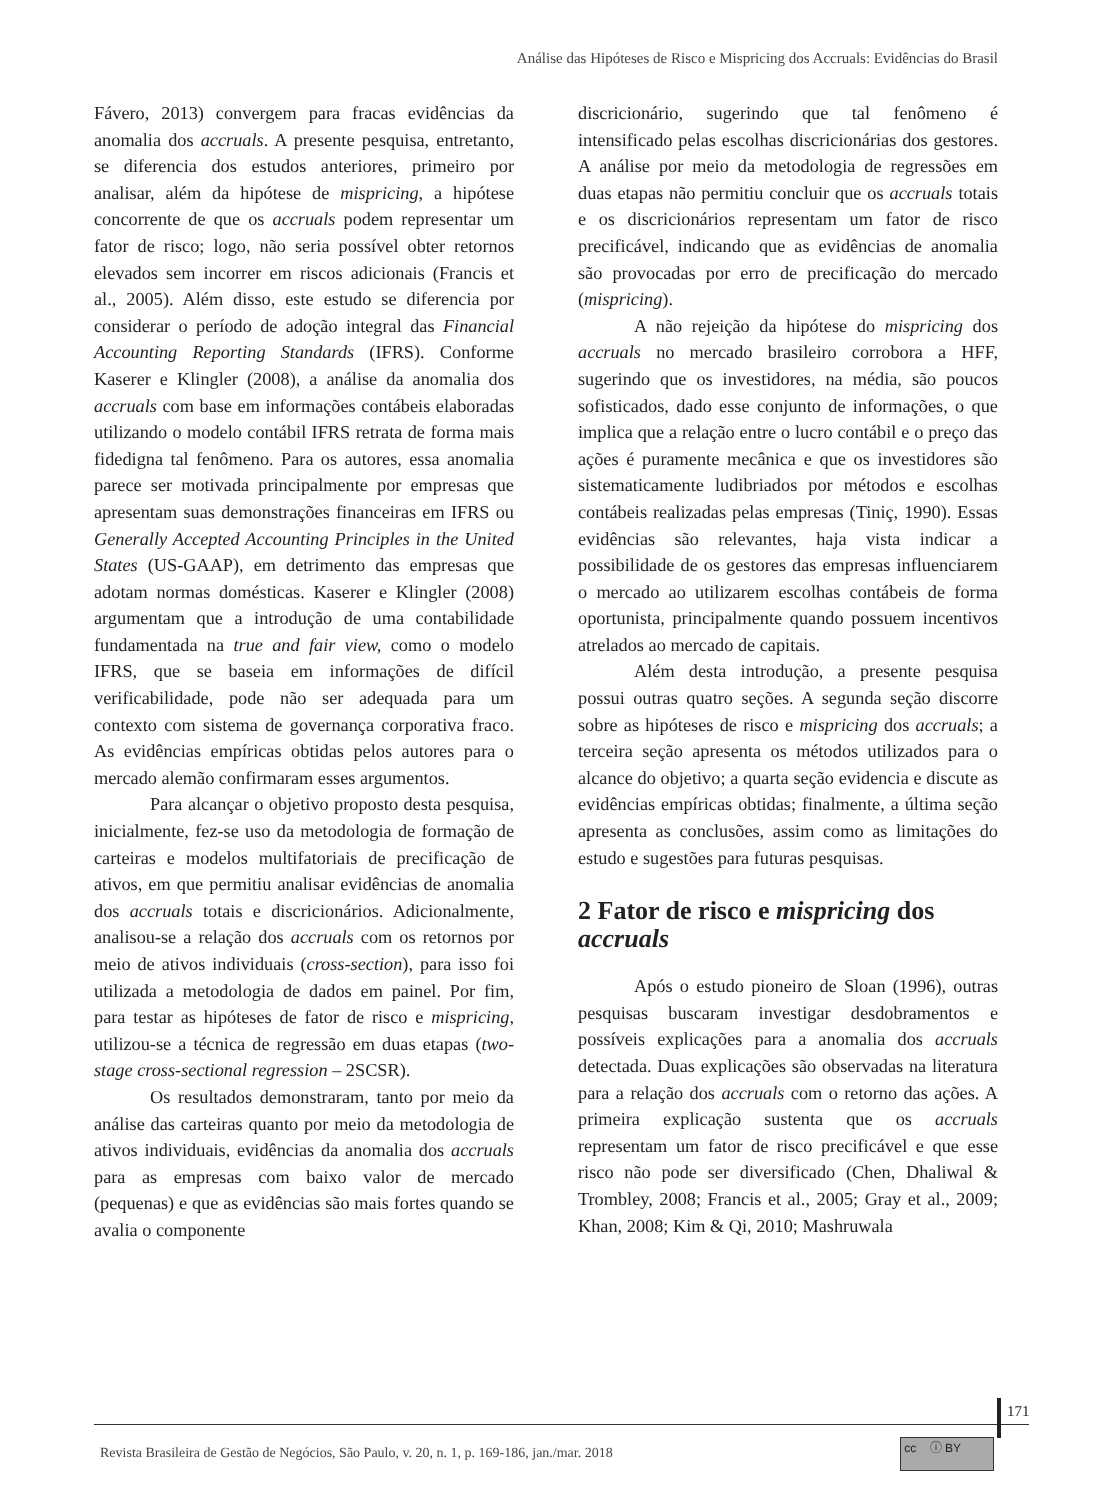Análise das Hipóteses de Risco e Mispricing dos Accruals: Evidências do Brasil
Fávero, 2013) convergem para fracas evidências da anomalia dos accruals. A presente pesquisa, entretanto, se diferencia dos estudos anteriores, primeiro por analisar, além da hipótese de mispricing, a hipótese concorrente de que os accruals podem representar um fator de risco; logo, não seria possível obter retornos elevados sem incorrer em riscos adicionais (Francis et al., 2005). Além disso, este estudo se diferencia por considerar o período de adoção integral das Financial Accounting Reporting Standards (IFRS). Conforme Kaserer e Klingler (2008), a análise da anomalia dos accruals com base em informações contábeis elaboradas utilizando o modelo contábil IFRS retrata de forma mais fidedigna tal fenômeno. Para os autores, essa anomalia parece ser motivada principalmente por empresas que apresentam suas demonstrações financeiras em IFRS ou Generally Accepted Accounting Principles in the United States (US-GAAP), em detrimento das empresas que adotam normas domésticas. Kaserer e Klingler (2008) argumentam que a introdução de uma contabilidade fundamentada na true and fair view, como o modelo IFRS, que se baseia em informações de difícil verificabilidade, pode não ser adequada para um contexto com sistema de governança corporativa fraco. As evidências empíricas obtidas pelos autores para o mercado alemão confirmaram esses argumentos.
Para alcançar o objetivo proposto desta pesquisa, inicialmente, fez-se uso da metodologia de formação de carteiras e modelos multifatoriais de precificação de ativos, em que permitiu analisar evidências de anomalia dos accruals totais e discricionários. Adicionalmente, analisou-se a relação dos accruals com os retornos por meio de ativos individuais (cross-section), para isso foi utilizada a metodologia de dados em painel. Por fim, para testar as hipóteses de fator de risco e mispricing, utilizou-se a técnica de regressão em duas etapas (two-stage cross-sectional regression – 2SCSR).
Os resultados demonstraram, tanto por meio da análise das carteiras quanto por meio da metodologia de ativos individuais, evidências da anomalia dos accruals para as empresas com baixo valor de mercado (pequenas) e que as evidências são mais fortes quando se avalia o componente
discricionário, sugerindo que tal fenômeno é intensificado pelas escolhas discricionárias dos gestores. A análise por meio da metodologia de regressões em duas etapas não permitiu concluir que os accruals totais e os discricionários representam um fator de risco precificável, indicando que as evidências de anomalia são provocadas por erro de precificação do mercado (mispricing).
A não rejeição da hipótese do mispricing dos accruals no mercado brasileiro corrobora a HFF, sugerindo que os investidores, na média, são poucos sofisticados, dado esse conjunto de informações, o que implica que a relação entre o lucro contábil e o preço das ações é puramente mecânica e que os investidores são sistematicamente ludibriados por métodos e escolhas contábeis realizadas pelas empresas (Tiniç, 1990). Essas evidências são relevantes, haja vista indicar a possibilidade de os gestores das empresas influenciarem o mercado ao utilizarem escolhas contábeis de forma oportunista, principalmente quando possuem incentivos atrelados ao mercado de capitais.
Além desta introdução, a presente pesquisa possui outras quatro seções. A segunda seção discorre sobre as hipóteses de risco e mispricing dos accruals; a terceira seção apresenta os métodos utilizados para o alcance do objetivo; a quarta seção evidencia e discute as evidências empíricas obtidas; finalmente, a última seção apresenta as conclusões, assim como as limitações do estudo e sugestões para futuras pesquisas.
2 Fator de risco e mispricing dos accruals
Após o estudo pioneiro de Sloan (1996), outras pesquisas buscaram investigar desdobramentos e possíveis explicações para a anomalia dos accruals detectada. Duas explicações são observadas na literatura para a relação dos accruals com o retorno das ações. A primeira explicação sustenta que os accruals representam um fator de risco precificável e que esse risco não pode ser diversificado (Chen, Dhaliwal & Trombley, 2008; Francis et al., 2005; Gray et al., 2009; Khan, 2008; Kim & Qi, 2010; Mashruwala
171
Revista Brasileira de Gestão de Negócios, São Paulo, v. 20, n. 1, p. 169-186, jan./mar. 2018
cc ⓘ BY